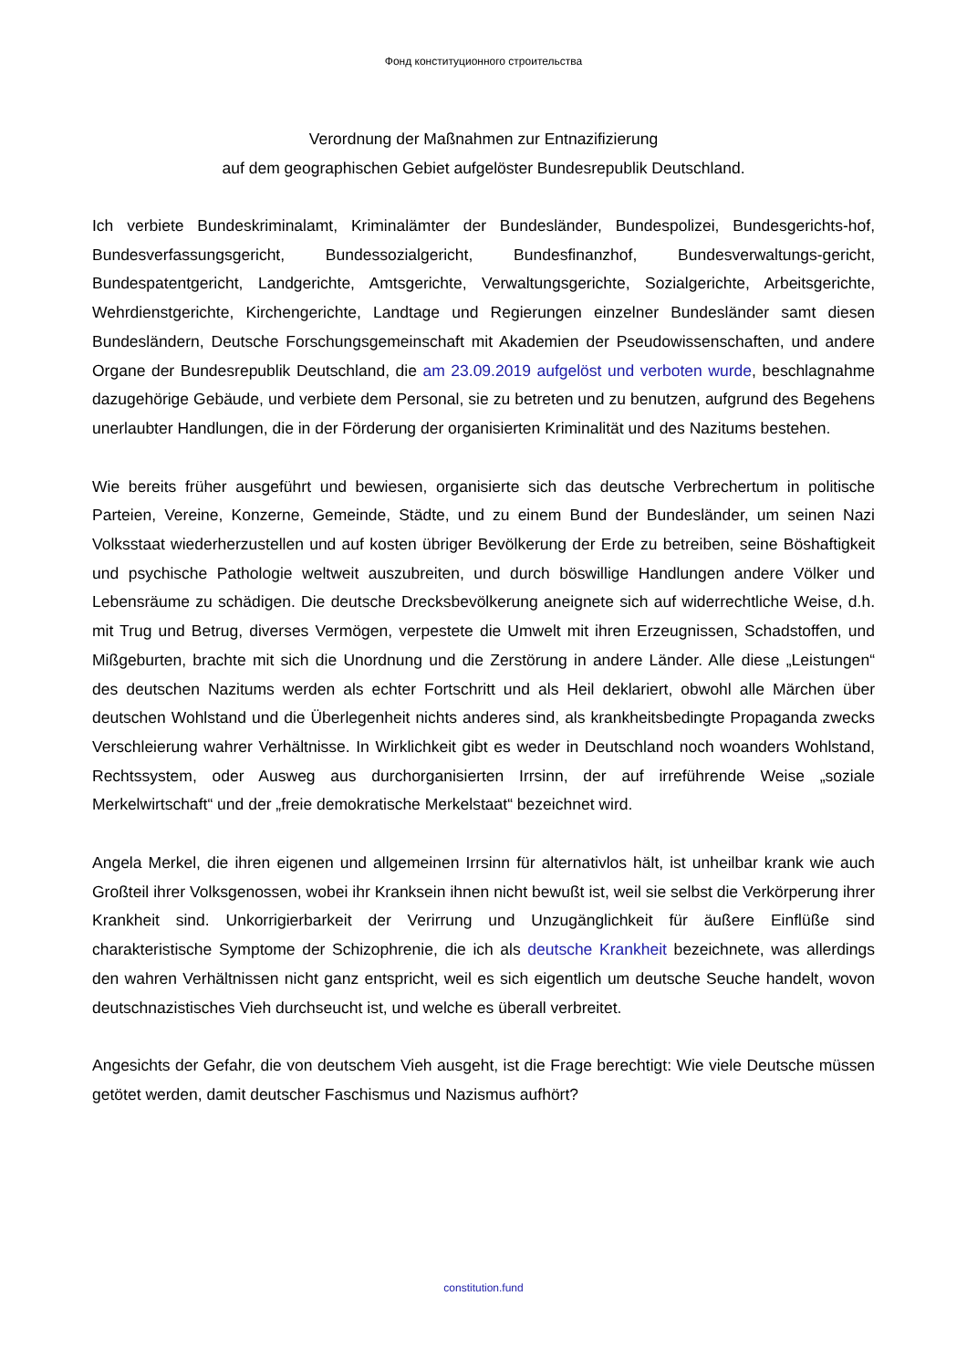Фонд конституционного строительства
Verordnung der Maßnahmen zur Entnazifizierung
auf dem geographischen Gebiet aufgelöster Bundesrepublik Deutschland.
Ich verbiete Bundeskriminalamt, Kriminalämter der Bundesländer, Bundespolizei, Bundesgerichts-hof, Bundesverfassungsgericht, Bundessozialgericht, Bundesfinanzhof, Bundesverwaltungs-gericht, Bundespatentgericht, Landgerichte, Amtsgerichte, Verwaltungsgerichte, Sozialgerichte, Arbeitsgerichte, Wehrdienstgerichte, Kirchengerichte, Landtage und Regierungen einzelner Bundesländer samt diesen Bundesländern, Deutsche Forschungsgemeinschaft mit Akademien der Pseudowissenschaften, und andere Organe der Bundesrepublik Deutschland, die am 23.09.2019 aufgelöst und verboten wurde, beschlagnahme dazugehörige Gebäude, und verbiete dem Personal, sie zu betreten und zu benutzen, aufgrund des Begehens unerlaubter Handlungen, die in der Förderung der organisierten Kriminalität und des Nazitums bestehen.
Wie bereits früher ausgeführt und bewiesen, organisierte sich das deutsche Verbrechertum in politische Parteien, Vereine, Konzerne, Gemeinde, Städte, und zu einem Bund der Bundesländer, um seinen Nazi Volksstaat wiederherzustellen und auf kosten übriger Bevölkerung der Erde zu betreiben, seine Böshaftigkeit und psychische Pathologie weltweit auszubreiten, und durch böswillige Handlungen andere Völker und Lebensräume zu schädigen. Die deutsche Drecksbevölkerung aneignete sich auf widerrechtliche Weise, d.h. mit Trug und Betrug, diverses Vermögen, verpestete die Umwelt mit ihren Erzeugnissen, Schadstoffen, und Mißgeburten, brachte mit sich die Unordnung und die Zerstörung in andere Länder. Alle diese „Leistungen“ des deutschen Nazitums werden als echter Fortschritt und als Heil deklariert, obwohl alle Märchen über deutschen Wohlstand und die Überlegenheit nichts anderes sind, als krankheitsbedingte Propaganda zwecks Verschleierung wahrer Verhältnisse. In Wirklichkeit gibt es weder in Deutschland noch woanders Wohlstand, Rechtssystem, oder Ausweg aus durchorganisierten Irrsinn, der auf irreführende Weise „soziale Merkelwirtschaft“ und der „freie demokratische Merkelstaat“ bezeichnet wird.
Angela Merkel, die ihren eigenen und allgemeinen Irrsinn für alternativlos hält, ist unheilbar krank wie auch Großteil ihrer Volksgenossen, wobei ihr Kranksein ihnen nicht bewußt ist, weil sie selbst die Verkörperung ihrer Krankheit sind. Unkorrigierbarkeit der Verirrung und Unzugänglichkeit für äußere Einflüße sind charakteristische Symptome der Schizophrenie, die ich als deutsche Krankheit bezeichnete, was allerdings den wahren Verhältnissen nicht ganz entspricht, weil es sich eigentlich um deutsche Seuche handelt, wovon deutschnazistisches Vieh durchseucht ist, und welche es überall verbreitet.
Angesichts der Gefahr, die von deutschem Vieh ausgeht, ist die Frage berechtigt: Wie viele Deutsche müssen getötet werden, damit deutscher Faschismus und Nazismus aufhört?
constitution.fund